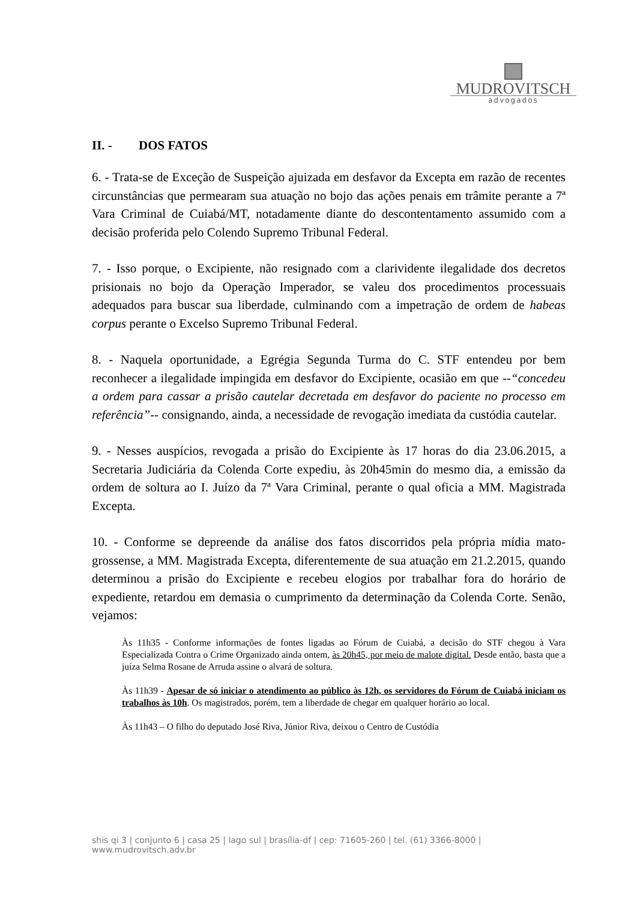MUDROVITSCH
advogados
II. - DOS FATOS
6. - Trata-se de Exceção de Suspeição ajuizada em desfavor da Excepta em razão de recentes circunstâncias que permearam sua atuação no bojo das ações penais em trâmite perante a 7ª Vara Criminal de Cuiabá/MT, notadamente diante do descontentamento assumido com a decisão proferida pelo Colendo Supremo Tribunal Federal.
7. - Isso porque, o Excipiente, não resignado com a clarividente ilegalidade dos decretos prisionais no bojo da Operação Imperador, se valeu dos procedimentos processuais adequados para buscar sua liberdade, culminando com a impetração de ordem de habeas corpus perante o Excelso Supremo Tribunal Federal.
8. - Naquela oportunidade, a Egrégia Segunda Turma do C. STF entendeu por bem reconhecer a ilegalidade impingida em desfavor do Excipiente, ocasião em que --“concedeu a ordem para cassar a prisão cautelar decretada em desfavor do paciente no processo em referência”-- consignando, ainda, a necessidade de revogação imediata da custódia cautelar.
9. - Nesses auspícios, revogada a prisão do Excipiente às 17 horas do dia 23.06.2015, a Secretaria Judiciária da Colenda Corte expediu, às 20h45min do mesmo dia, a emissão da ordem de soltura ao I. Juízo da 7ª Vara Criminal, perante o qual oficia a MM. Magistrada Excepta.
10. - Conforme se depreende da análise dos fatos discorridos pela própria mídia mato-grossense, a MM. Magistrada Excepta, diferentemente de sua atuação em 21.2.2015, quando determinou a prisão do Excipiente e recebeu elogios por trabalhar fora do horário de expediente, retardou em demasia o cumprimento da determinação da Colenda Corte. Senão, vejamos:
Às 11h35 - Conforme informações de fontes ligadas ao Fórum de Cuiabá, a decisão do STF chegou à Vara Especializada Contra o Crime Organizado ainda ontem, às 20h45, por meio de malote digital. Desde então, basta que a juíza Selma Rosane de Arruda assine o alvará de soltura.
Às 11h39 - Apesar de só iniciar o atendimento ao público às 12h, os servidores do Fórum de Cuiabá iniciam os trabalhos às 10h. Os magistrados, porém, tem a liberdade de chegar em qualquer horário ao local.
Às 11h43 – O filho do deputado José Riva, Júnior Riva, deixou o Centro de Custódia
shis qi 3 | conjunto 6 | casa 25 | lago sul | brasília-df | cep: 71605-260 | tel. (61) 3366-8000 | www.mudrovitsch.adv.br